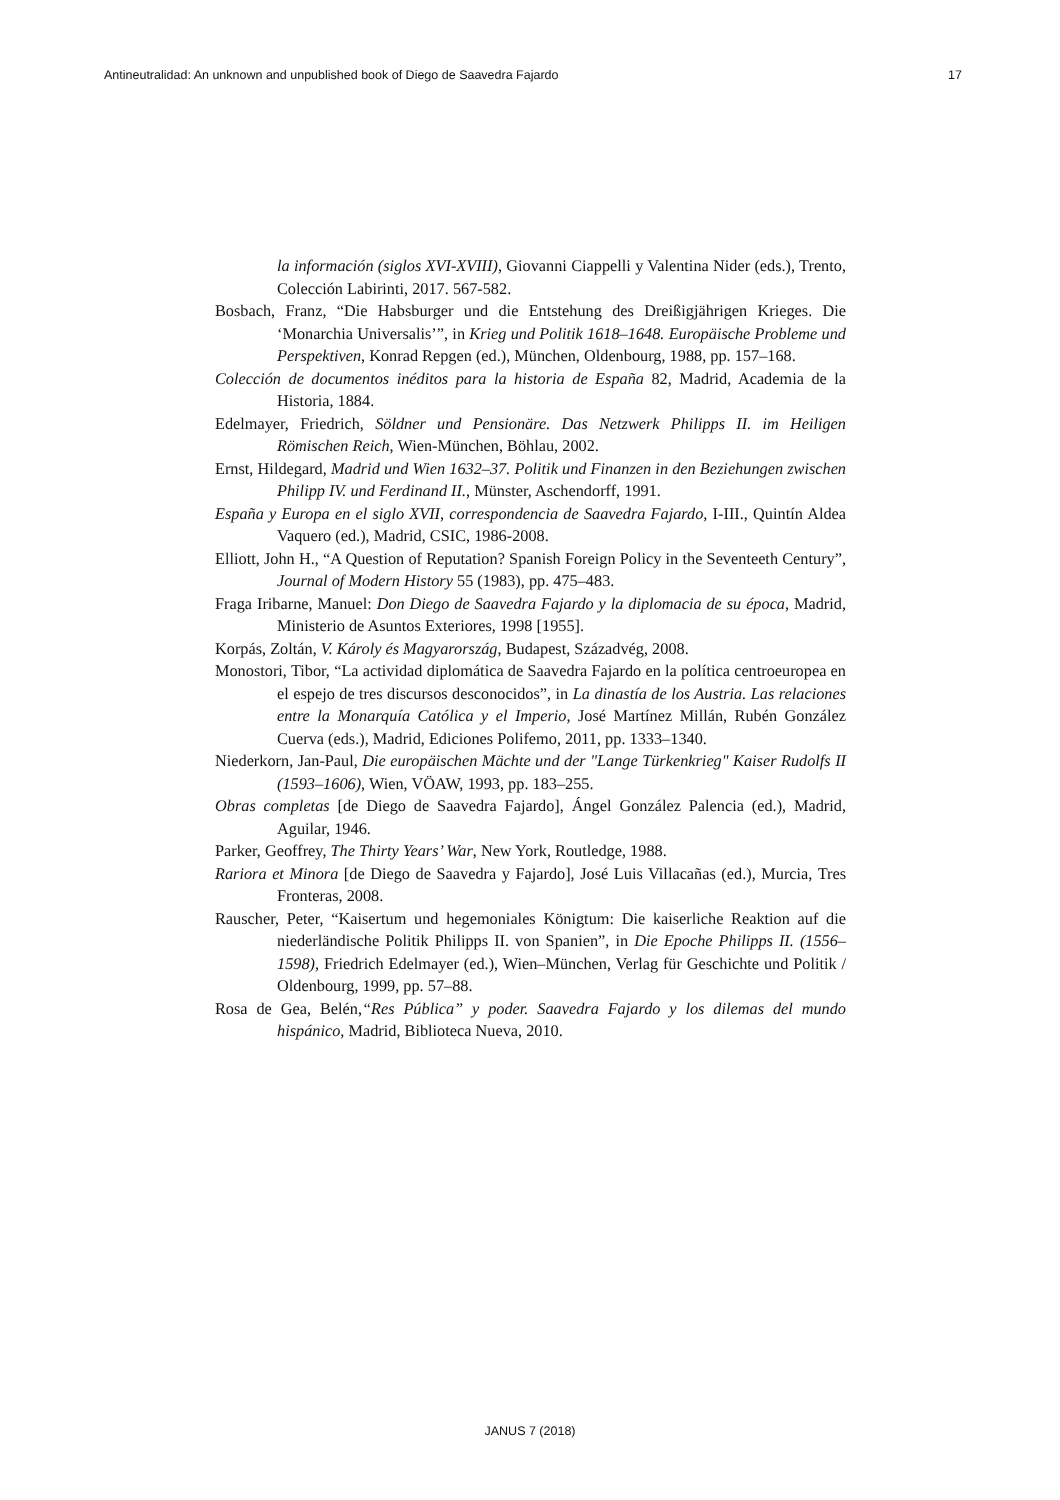Antineutralidad: An unknown and unpublished book of Diego de Saavedra Fajardo 17
la información (siglos XVI-XVIII), Giovanni Ciappelli y Valentina Nider (eds.), Trento, Colección Labirinti, 2017. 567-582.
Bosbach, Franz, “Die Habsburger und die Entstehung des Dreißigjährigen Krieges. Die ‘Monarchia Universalis’”, in Krieg und Politik 1618–1648. Europäische Probleme und Perspektiven, Konrad Repgen (ed.), München, Oldenbourg, 1988, pp. 157–168.
Colección de documentos inéditos para la historia de España 82, Madrid, Academia de la Historia, 1884.
Edelmayer, Friedrich, Söldner und Pensionäre. Das Netzwerk Philipps II. im Heiligen Römischen Reich, Wien-München, Böhlau, 2002.
Ernst, Hildegard, Madrid und Wien 1632–37. Politik und Finanzen in den Beziehungen zwischen Philipp IV. und Ferdinand II., Münster, Aschendorff, 1991.
España y Europa en el siglo XVII, correspondencia de Saavedra Fajardo, I-III., Quintín Aldea Vaquero (ed.), Madrid, CSIC, 1986-2008.
Elliott, John H., “A Question of Reputation? Spanish Foreign Policy in the Seventeeth Century”, Journal of Modern History 55 (1983), pp. 475–483.
Fraga Iribarne, Manuel: Don Diego de Saavedra Fajardo y la diplomacia de su época, Madrid, Ministerio de Asuntos Exteriores, 1998 [1955].
Korpás, Zoltán, V. Károly és Magyarország, Budapest, Századvég, 2008.
Monostori, Tibor, “La actividad diplomática de Saavedra Fajardo en la política centroeuropea en el espejo de tres discursos desconocidos”, in La dinastía de los Austria. Las relaciones entre la Monarquía Católica y el Imperio, José Martínez Millán, Rubén González Cuerva (eds.), Madrid, Ediciones Polifemo, 2011, pp. 1333–1340.
Niederkorn, Jan-Paul, Die europäischen Mächte und der "Lange Türkenkrieg" Kaiser Rudolfs II (1593–1606), Wien, VÖAW, 1993, pp. 183–255.
Obras completas [de Diego de Saavedra Fajardo], Ángel González Palencia (ed.), Madrid, Aguilar, 1946.
Parker, Geoffrey, The Thirty Years’ War, New York, Routledge, 1988.
Rariora et Minora [de Diego de Saavedra y Fajardo], José Luis Villacañas (ed.), Murcia, Tres Fronteras, 2008.
Rauscher, Peter, “Kaisertum und hegemoniales Königtum: Die kaiserliche Reaktion auf die niederländische Politik Philipps II. von Spanien”, in Die Epoche Philipps II. (1556–1598), Friedrich Edelmayer (ed.), Wien–München, Verlag für Geschichte und Politik / Oldenbourg, 1999, pp. 57–88.
Rosa de Gea, Belén,“Res Pública” y poder. Saavedra Fajardo y los dilemas del mundo hispánico, Madrid, Biblioteca Nueva, 2010.
JANUS 7 (2018)